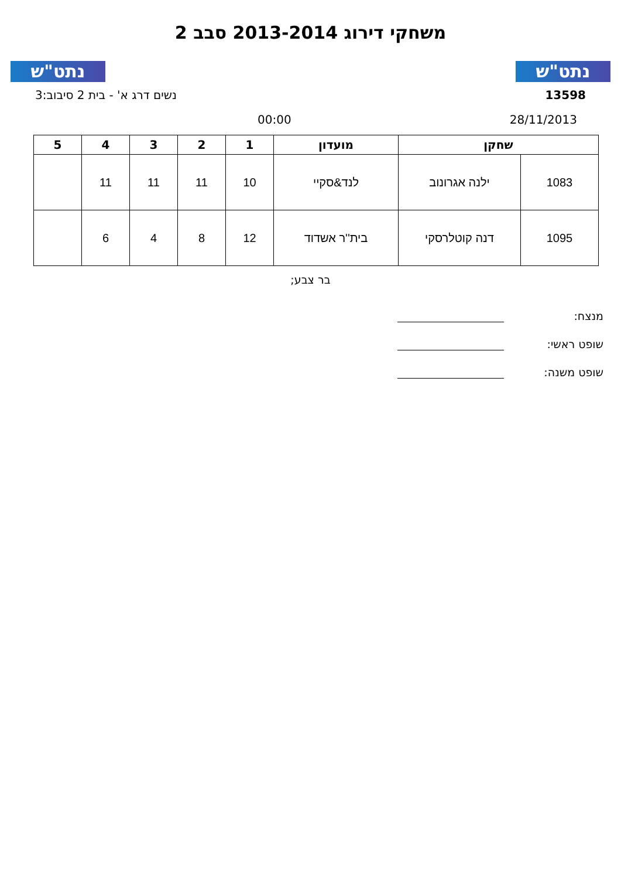נתט"ש
משחקי דירוג 2013-2014 סבב 2
נתט"ש
13598 נשים דרג א' - בית 2 סיבוב:3
28/11/2013 00:00
| שחקן | | מועדון | 1 | 2 | 3 | 4 | 5 |
| --- | --- | --- | --- | --- | --- | --- | --- |
| 1083 | ילנה אגרונוב | לנד&סקיי | 10 | 11 | 11 | 11 | |
| 1095 | דנה קוטלרסקי | בית''ר אשדוד | 12 | 8 | 4 | 6 | |
בר צבע;
מנצח:
שופט ראשי:
שופט משנה: